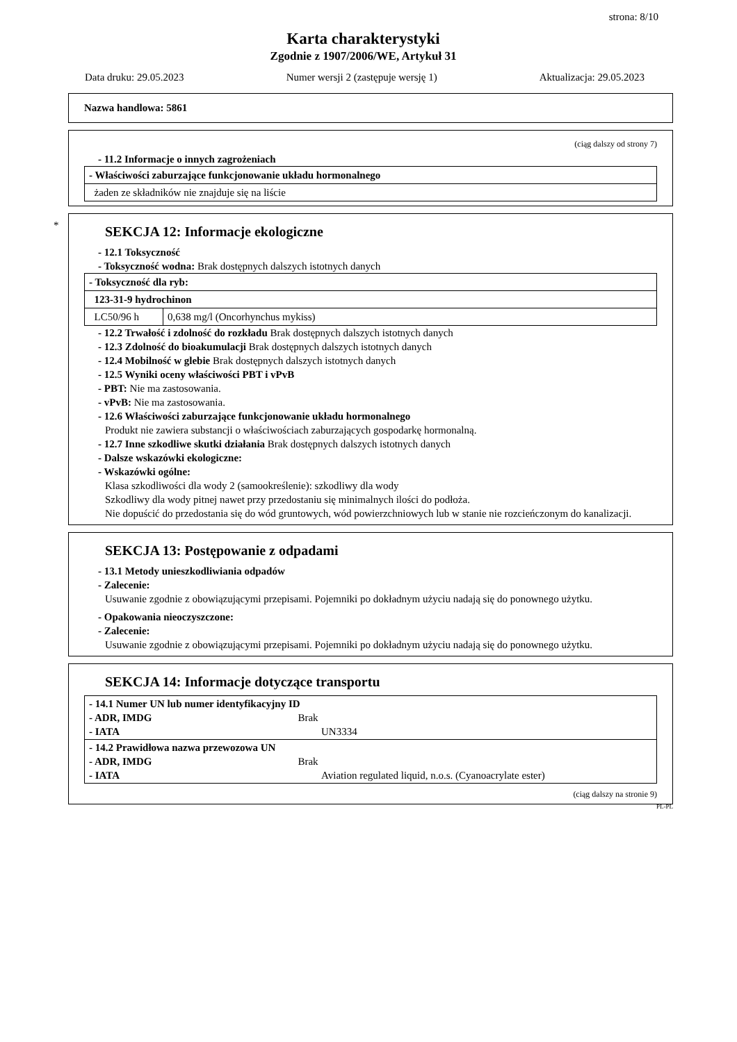strona: 8/10
Karta charakterystyki
Zgodnie z 1907/2006/WE, Artykuł 31
Data druku: 29.05.2023 Numer wersji 2 (zastępuje wersję 1) Aktualizacja: 29.05.2023
Nazwa handlowa: 5861
(ciąg dalszy od strony 7)
- 11.2 Informacje o innych zagrożeniach
| - Właściwości zaburzające funkcjonowanie układu hormonalnego |
| żaden ze składników nie znajduje się na liście |
*
SEKCJA 12: Informacje ekologiczne
- 12.1 Toksyczność
- Toksyczność wodna: Brak dostępnych dalszych istotnych danych
| - Toksyczność dla ryb: | |
| 123-31-9 hydrochinon | |
| LC50/96 h | 0,638 mg/l (Oncorhynchus mykiss) |
- 12.2 Trwałość i zdolność do rozkładu Brak dostępnych dalszych istotnych danych
- 12.3 Zdolność do bioakumulacji Brak dostępnych dalszych istotnych danych
- 12.4 Mobilność w glebie Brak dostępnych dalszych istotnych danych
- 12.5 Wyniki oceny właściwości PBT i vPvB
- PBT: Nie ma zastosowania.
- vPvB: Nie ma zastosowania.
- 12.6 Właściwości zaburzające funkcjonowanie układu hormonalnego
Produkt nie zawiera substancji o właściwościach zaburzających gospodarkę hormonalną.
- 12.7 Inne szkodliwe skutki działania Brak dostępnych dalszych istotnych danych
- Dalsze wskazówki ekologiczne:
- Wskazówki ogólne:
Klasa szkodliwości dla wody 2 (samookreślenie): szkodliwy dla wody
Szkodliwy dla wody pitnej nawet przy przedostaniu się minimalnych ilości do podłoża.
Nie dopuścić do przedostania się do wód gruntowych, wód powierzchniowych lub w stanie nie rozcieńczonym do kanalizacji.
SEKCJA 13: Postępowanie z odpadami
- 13.1 Metody unieszkodliwiania odpadów
- Zalecenie:
Usuwanie zgodnie z obowiązującymi przepisami. Pojemniki po dokładnym użyciu nadają się do ponownego użytku.
- Opakowania nieoczyszczone:
- Zalecenie:
Usuwanie zgodnie z obowiązującymi przepisami. Pojemniki po dokładnym użyciu nadają się do ponownego użytku.
SEKCJA 14: Informacje dotyczące transportu
| - 14.1 Numer UN lub numer identyfikacyjny ID - ADR, IMDG Brak - IATA UN3334 |
| - 14.2 Prawidłowa nazwa przewozowa UN - ADR, IMDG Brak - IATA Aviation regulated liquid, n.o.s. (Cyanoacrylate ester) |
(ciąg dalszy na stronie 9)
PL-PL